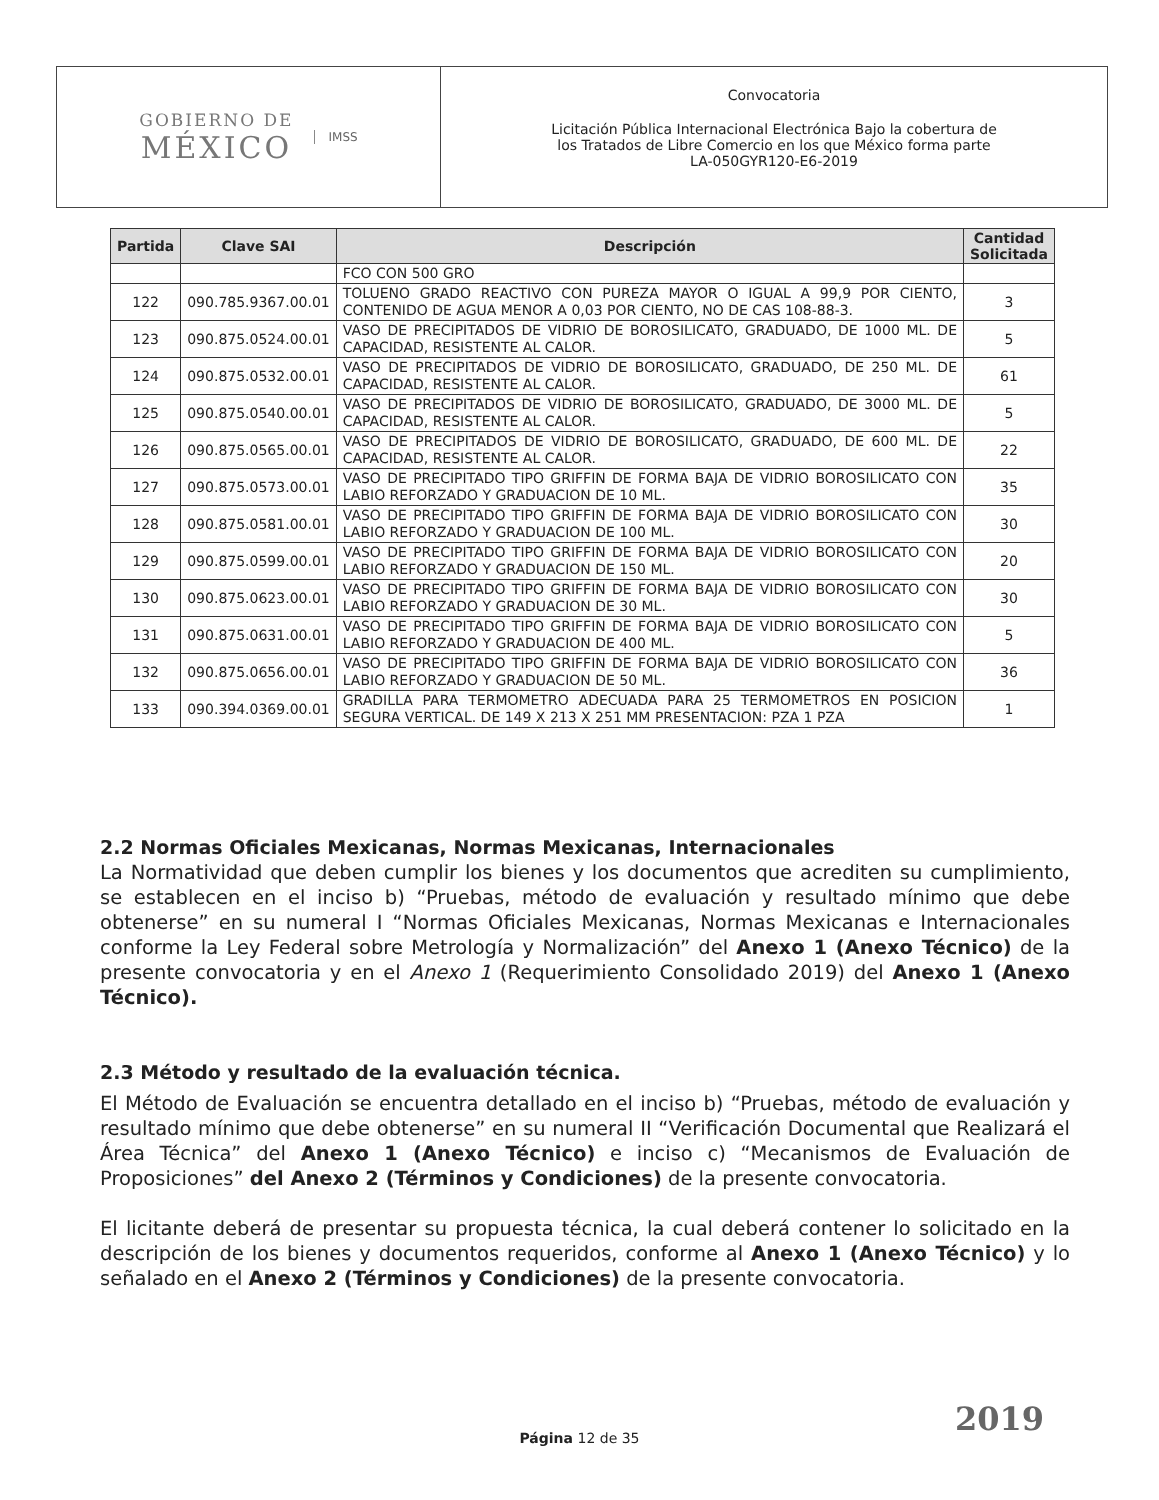GOBIERNO DE
MÉXICO
IMSS
Convocatoria
Licitación Pública Internacional Electrónica Bajo la cobertura de
los Tratados de Libre Comercio en los que México forma parte
LA-050GYR120-E6-2019
| Partida | Clave SAI | Descripción | Cantidad Solicitada |
| --- | --- | --- | --- |
| | | FCO CON 500 GRO | |
| 122 | 090.785.9367.00.01 | TOLUENO GRADO REACTIVO CON PUREZA MAYOR O IGUAL A 99,9 POR CIENTO, CONTENIDO DE AGUA MENOR A 0,03 POR CIENTO, NO DE CAS 108-88-3. | 3 |
| 123 | 090.875.0524.00.01 | VASO DE PRECIPITADOS DE VIDRIO DE BOROSILICATO, GRADUADO, DE 1000 ML. DE CAPACIDAD, RESISTENTE AL CALOR. | 5 |
| 124 | 090.875.0532.00.01 | VASO DE PRECIPITADOS DE VIDRIO DE BOROSILICATO, GRADUADO, DE 250 ML. DE CAPACIDAD, RESISTENTE AL CALOR. | 61 |
| 125 | 090.875.0540.00.01 | VASO DE PRECIPITADOS DE VIDRIO DE BOROSILICATO, GRADUADO, DE 3000 ML. DE CAPACIDAD, RESISTENTE AL CALOR. | 5 |
| 126 | 090.875.0565.00.01 | VASO DE PRECIPITADOS DE VIDRIO DE BOROSILICATO, GRADUADO, DE 600 ML. DE CAPACIDAD, RESISTENTE AL CALOR. | 22 |
| 127 | 090.875.0573.00.01 | VASO DE PRECIPITADO TIPO GRIFFIN DE FORMA BAJA DE VIDRIO BOROSILICATO CON LABIO REFORZADO Y GRADUACION DE 10 ML. | 35 |
| 128 | 090.875.0581.00.01 | VASO DE PRECIPITADO TIPO GRIFFIN DE FORMA BAJA DE VIDRIO BOROSILICATO CON LABIO REFORZADO Y GRADUACION DE 100 ML. | 30 |
| 129 | 090.875.0599.00.01 | VASO DE PRECIPITADO TIPO GRIFFIN DE FORMA BAJA DE VIDRIO BOROSILICATO CON LABIO REFORZADO Y GRADUACION DE 150 ML. | 20 |
| 130 | 090.875.0623.00.01 | VASO DE PRECIPITADO TIPO GRIFFIN DE FORMA BAJA DE VIDRIO BOROSILICATO CON LABIO REFORZADO Y GRADUACION DE 30 ML. | 30 |
| 131 | 090.875.0631.00.01 | VASO DE PRECIPITADO TIPO GRIFFIN DE FORMA BAJA DE VIDRIO BOROSILICATO CON LABIO REFORZADO Y GRADUACION DE 400 ML. | 5 |
| 132 | 090.875.0656.00.01 | VASO DE PRECIPITADO TIPO GRIFFIN DE FORMA BAJA DE VIDRIO BOROSILICATO CON LABIO REFORZADO Y GRADUACION DE 50 ML. | 36 |
| 133 | 090.394.0369.00.01 | GRADILLA PARA TERMOMETRO ADECUADA PARA 25 TERMOMETROS EN POSICION SEGURA VERTICAL. DE 149 X 213 X 251 MM PRESENTACION: PZA 1 PZA | 1 |
2.2 Normas Oficiales Mexicanas, Normas Mexicanas, Internacionales
La Normatividad que deben cumplir los bienes y los documentos que acrediten su cumplimiento, se establecen en el inciso b) “Pruebas, método de evaluación y resultado mínimo que debe obtenerse” en su numeral I “Normas Oficiales Mexicanas, Normas Mexicanas e Internacionales conforme la Ley Federal sobre Metrología y Normalización” del Anexo 1 (Anexo Técnico) de la presente convocatoria y en el Anexo 1 (Requerimiento Consolidado 2019) del Anexo 1 (Anexo Técnico).
2.3 Método y resultado de la evaluación técnica.
El Método de Evaluación se encuentra detallado en el inciso b) “Pruebas, método de evaluación y resultado mínimo que debe obtenerse” en su numeral II “Verificación Documental que Realizará el Área Técnica” del Anexo 1 (Anexo Técnico) e inciso c) “Mecanismos de Evaluación de Proposiciones” del Anexo 2 (Términos y Condiciones) de la presente convocatoria.
El licitante deberá de presentar su propuesta técnica, la cual deberá contener lo solicitado en la descripción de los bienes y documentos requeridos, conforme al Anexo 1 (Anexo Técnico) y lo señalado en el Anexo 2 (Términos y Condiciones) de la presente convocatoria.
2019
Página 12 de 35